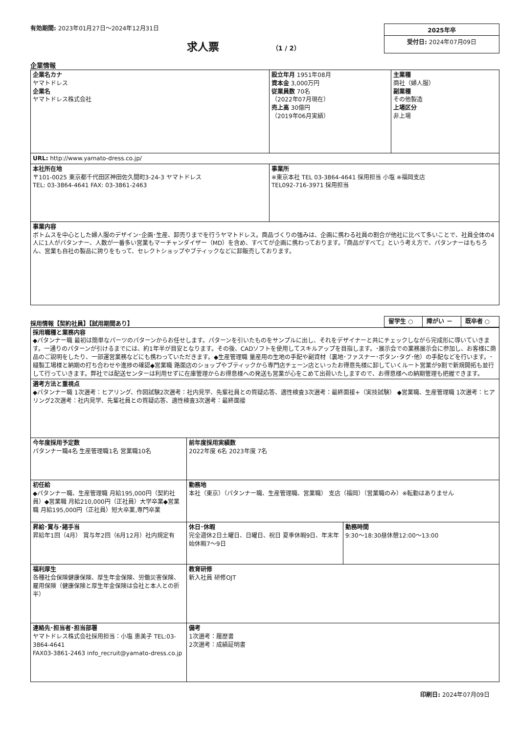有効期間: 2023年01月27日～2024年12月31日
求人票 （1 / 2）
2025年卒
受付日: 2024年07月09日
企業情報
| 企業名カナ ヤマトドレス 企業名 ヤマトドレス株式会社 | 設立年月 1951年08月 資本金 3,000万円 従業員数 70名 （2022年07月現在） 売上高 30億円 （2019年06月実績） | 主業種 商社（婦人服） 副業種 その他製造 上場区分 非上場 |
| URL: http://www.yamato-dress.co.jp/ | | |
| 本社所在地 〒101-0025 東京都千代田区神田佐久間町3-24-3 ヤマトドレス TEL: 03-3864-4641 FAX: 03-3861-2463 | 事業所 ※東京本社 TEL 03-3864-4641 採用担当 小塩 ※福岡支店 TEL092-716-3971 採用担当 | |
| 事業内容 ボトムスを中心とした婦人服のデザイン･企画･生産、卸売りまでを行うヤマトドレス。商品づくりの強みは、企画に携わる社員の割合が他社に比べて多いことで、社員全体の4人に1人がパタンナー、人数が一番多い営業もマーチャンダイザー（MD）を含め、すべてが企画に携わっております。『商品がすべて』という考え方で、パタンナーはもちろん、営業も自社の製品に誇りをもって、セレクトショップやブティックなどに卸販売しております。 | | |
採用情報【契約社員】【試用期間あり】
| 留学生 ○ | 障がい － | 既卒者 ○ |
| 採用職種と業務内容 ◆パタンナー職 最初は簡単なパーツのパターンからお任せします。パターンを引いたものをサンプルに出し、それをデザイナーと共にチェックしながら完成形に導いていきます。一通りのパターンが引けるまでには、約1年半が目安となります。その後、CADソフトを使用してスキルアップを目指します。･展示会での業務展示会に参加し、お客様に商品のご説明をしたり、一部運営業務などにも携わっていただきます。◆生産管理職 量産用の生地の手配や副資材（裏地･ファスナー･ボタン･タグ･他）の手配などを行います。･縫製工場様と納期の打ち合わせや進捗の確認◆営業職 路面店のショップやブティックから専門店チェーン店といったお得意先様に卸していくルート営業が9割で新規開拓も並行して行っていきます。弊社では配送センターは利用せずに在庫管理からお得意様への発送も営業が心をこめて出荷いたしますので、お得意様への納期管理も把握できます。 | | |
| 選考方法と重視点 ◆パタンナー職 1次選考：ヒアリング、作図試験2次選考：社内見学、先輩社員との質疑応答、適性検査3次選考：最終面接+（実技試験） ◆営業職、生産管理職 1次選考：ヒアリング2次選考：社内見学、先輩社員との質疑応答、適性検査3次選考：最終面接 | | |
| 今年度採用予定数 パタンナー職4名 生産管理職1名 営業職10名 | 前年度採用実績数 2022年度 6名 2023年度 7名 | |
| 初任給 ◆パタンナー職、生産管理職 月給195,000円（契約社員）◆営業職 月給210,000円（正社員）大学卒業◆営業職 月給195,000円（正社員）短大卒業,専門卒業 | 勤務地 本社（東京）（パタンナー職、生産管理職、営業職） 支店（福岡）（営業職のみ）※転勤はありません | |
| 昇給･賞与･諸手当 昇給年1回（4月） 賞与年2回（6月12月）社内規定有 | 休日･休暇 完全週休2日土曜日、日曜日、祝日 夏季休暇9日、年末年始休暇7～9日 | 勤務時間 9:30～18:30昼休憩12:00～13:00 |
| 福利厚生 各種社会保険健康保険、厚生年金保険、労働災害保険、雇用保険（健康保険と厚生年金保険は会社と本人との折半） | 教育研修 新入社員 研修OJT | |
| 連絡先･担当者･担当部署 ヤマトドレス株式会社採用担当：小塩 恵美子 TEL:03-3864-4641 FAX03-3861-2463 info_recruit@yamato-dress.co.jp | 備考 1次選考：履歴書 2次選考：成績証明書 | |
印刷日: 2024年07月09日